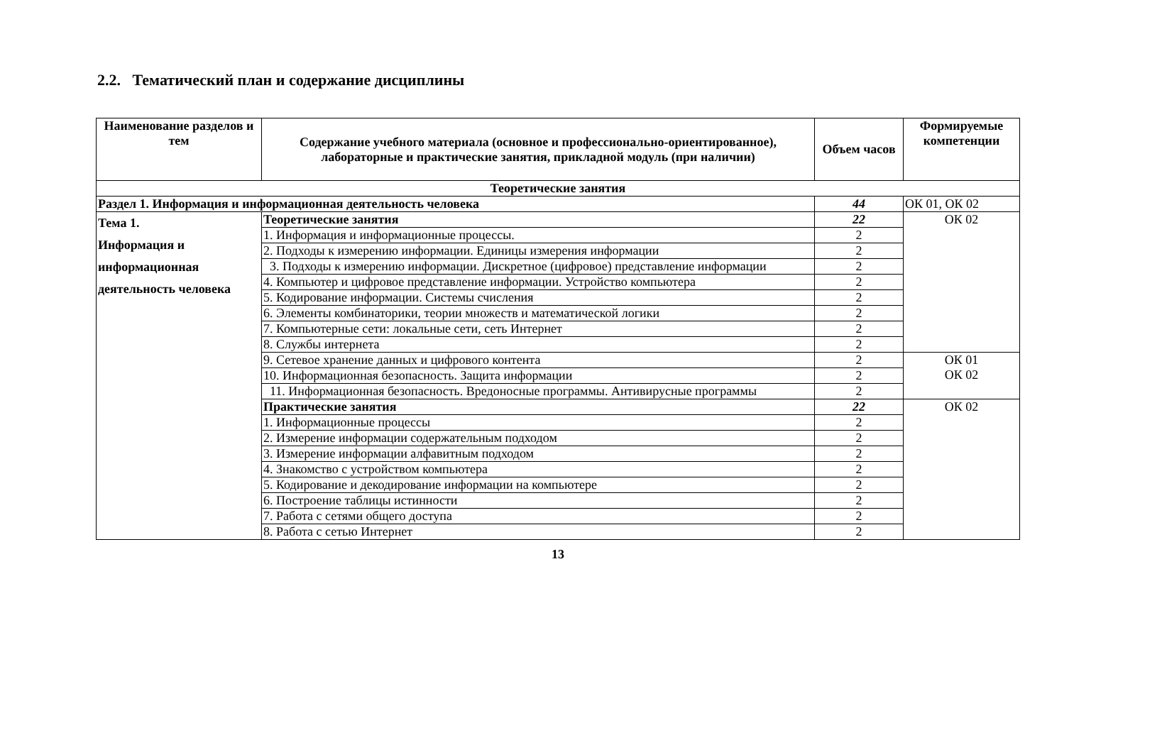2.2. Тематический план и содержание дисциплины
| Наименование разделов и тем | Содержание учебного материала (основное и профессионально-ориентированное), лабораторные и практические занятия, прикладной модуль (при наличии) | Объем часов | Формируемые компетенции |
| --- | --- | --- | --- |
| Теоретические занятия | | | |
| Раздел 1. Информация и информационная деятельность человека | | 44 | ОК 01, ОК 02 |
| Тема 1. Информация и информационная деятельность человека | Теоретические занятия | 22 | ОК 02 |
| | 1. Информация и информационные процессы. | 2 | |
| | 2. Подходы к измерению информации. Единицы измерения информации | 2 | |
| | 3. Подходы к измерению информации. Дискретное (цифровое) представление информации | 2 | |
| | 4. Компьютер и цифровое представление информации. Устройство компьютера | 2 | |
| | 5. Кодирование информации. Системы счисления | 2 | |
| | 6. Элементы комбинаторики, теории множеств и математической логики | 2 | |
| | 7. Компьютерные сети: локальные сети, сеть Интернет | 2 | |
| | 8. Службы интернета | 2 | |
| | 9. Сетевое хранение данных и цифрового контента | 2 | ОК 01 ОК 02 |
| | 10. Информационная безопасность. Защита информации | 2 | |
| | 11. Информационная безопасность. Вредоносные программы. Антивирусные программы | 2 | |
| | Практические занятия | 22 | ОК 02 |
| | 1. Информационные процессы | 2 | |
| | 2. Измерение информации содержательным подходом | 2 | |
| | 3. Измерение информации алфавитным подходом | 2 | |
| | 4. Знакомство с устройством компьютера | 2 | |
| | 5. Кодирование и декодирование информации на компьютере | 2 | |
| | 6. Построение таблицы истинности | 2 | |
| | 7. Работа с сетями общего доступа | 2 | |
| | 8. Работа с сетью Интернет | 2 | |
13